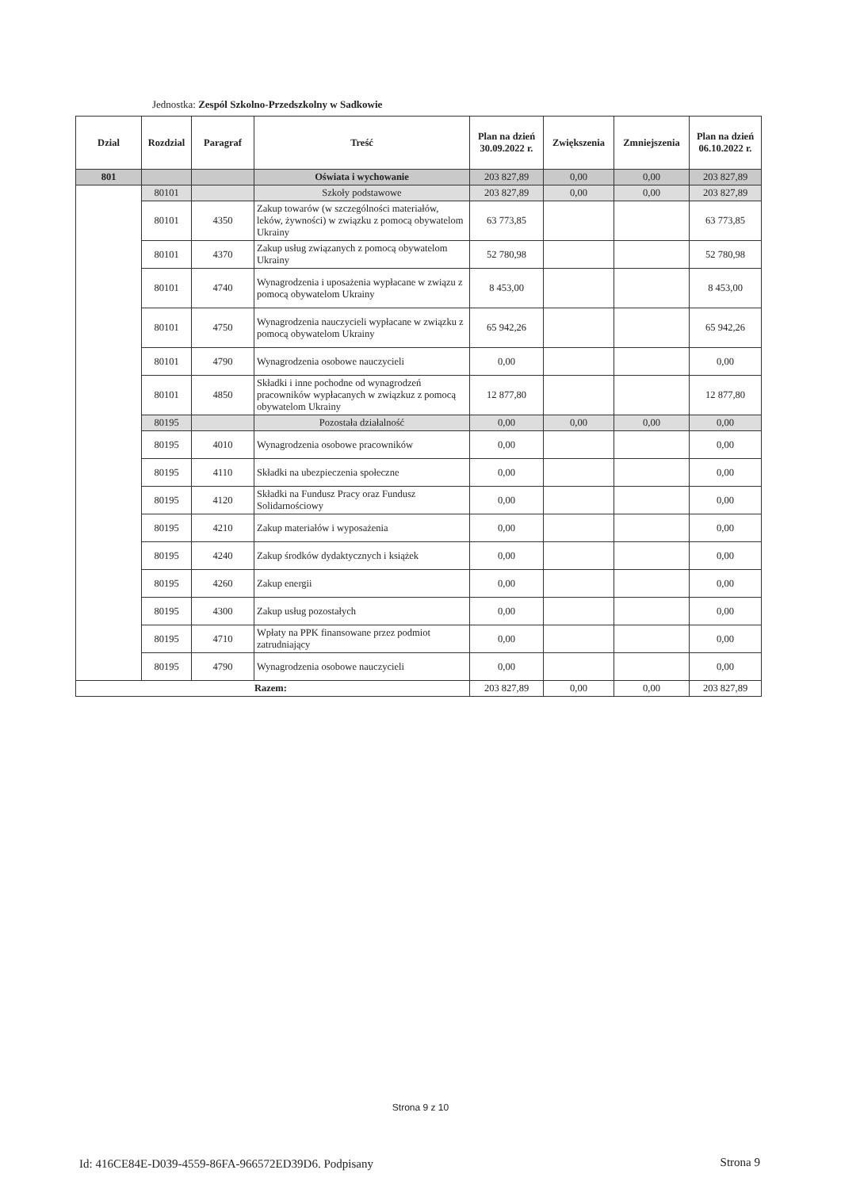Jednostka: Zespól Szkolno-Przedszkolny w Sadkowie
| Dzial | Rozdzial | Paragraf | Treść | Plan na dzień 30.09.2022 r. | Zwiększenia | Zmniejszenia | Plan na dzień 06.10.2022 r. |
| --- | --- | --- | --- | --- | --- | --- | --- |
| 801 | | | Oświata i wychowanie | 203 827,89 | 0,00 | 0,00 | 203 827,89 |
| | 80101 | | Szkoły podstawowe | 203 827,89 | 0,00 | 0,00 | 203 827,89 |
| | 80101 | 4350 | Zakup towarów (w szczególności materiałów, leków, żywności) w związku z pomocą obywatelom Ukrainy | 63 773,85 | | | 63 773,85 |
| | 80101 | 4370 | Zakup usług związanych z pomocą obywatelom Ukrainy | 52 780,98 | | | 52 780,98 |
| | 80101 | 4740 | Wynagrodzenia i uposażenia wypłacane w związu z pomocą obywatelom Ukrainy | 8 453,00 | | | 8 453,00 |
| | 80101 | 4750 | Wynagrodzenia nauczycieli wypłacane w związku z pomocą obywatelom Ukrainy | 65 942,26 | | | 65 942,26 |
| | 80101 | 4790 | Wynagrodzenia osobowe nauczycieli | 0,00 | | | 0,00 |
| | 80101 | 4850 | Składki i inne pochodne od wynagrodzeń pracowników wypłacanych w związkuz z pomocą obywatelom Ukrainy | 12 877,80 | | | 12 877,80 |
| | 80195 | | Pozostała działalność | 0,00 | 0,00 | 0,00 | 0,00 |
| | 80195 | 4010 | Wynagrodzenia osobowe pracowników | 0,00 | | | 0,00 |
| | 80195 | 4110 | Składki na ubezpieczenia społeczne | 0,00 | | | 0,00 |
| | 80195 | 4120 | Składki na Fundusz Pracy oraz Fundusz Solidarnościowy | 0,00 | | | 0,00 |
| | 80195 | 4210 | Zakup materiałów i wyposażenia | 0,00 | | | 0,00 |
| | 80195 | 4240 | Zakup środków dydaktycznych i książek | 0,00 | | | 0,00 |
| | 80195 | 4260 | Zakup energii | 0,00 | | | 0,00 |
| | 80195 | 4300 | Zakup usług pozostałych | 0,00 | | | 0,00 |
| | 80195 | 4710 | Wpłaty na PPK finansowane przez podmiot zatrudniający | 0,00 | | | 0,00 |
| | 80195 | 4790 | Wynagrodzenia osobowe nauczycieli | 0,00 | | | 0,00 |
| Razem: | | | | 203 827,89 | 0,00 | 0,00 | 203 827,89 |
Strona 9 z 10
Id: 416CE84E-D039-4559-86FA-966572ED39D6. Podpisany
Strona 9